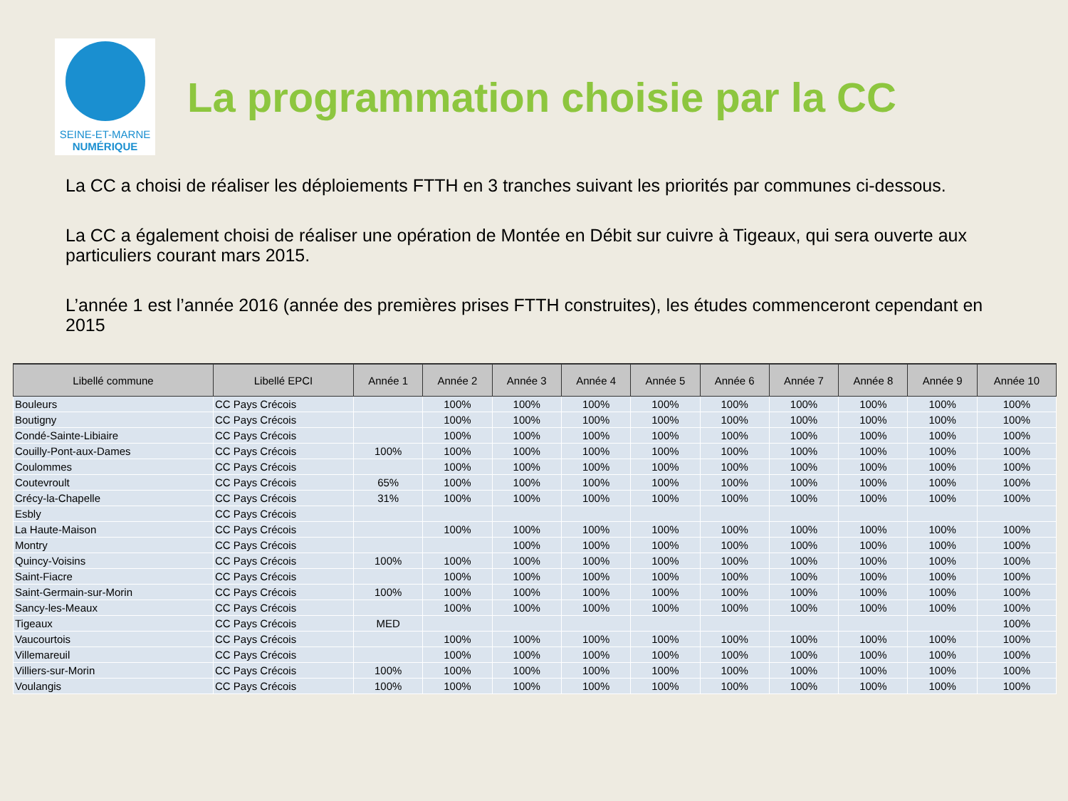SEINE-ET-MARNE
NUMÉRIQUE
La programmation choisie par la CC
La CC a choisi de réaliser les déploiements FTTH en 3 tranches suivant les priorités par communes ci-dessous.
La CC a également choisi de réaliser une opération de Montée en Débit sur cuivre à Tigeaux, qui sera ouverte aux particuliers courant mars 2015.
L’année 1 est l’année 2016 (année des premières prises FTTH construites), les études commenceront cependant en 2015
| Libellé commune | Libellé EPCI | Année 1 | Année 2 | Année 3 | Année 4 | Année 5 | Année 6 | Année 7 | Année 8 | Année 9 | Année 10 |
| --- | --- | --- | --- | --- | --- | --- | --- | --- | --- | --- | --- |
| Bouleurs | CC Pays Crécois | | 100% | 100% | 100% | 100% | 100% | 100% | 100% | 100% | 100% |
| Boutigny | CC Pays Crécois | | 100% | 100% | 100% | 100% | 100% | 100% | 100% | 100% | 100% |
| Condé-Sainte-Libiaire | CC Pays Crécois | | 100% | 100% | 100% | 100% | 100% | 100% | 100% | 100% | 100% |
| Couilly-Pont-aux-Dames | CC Pays Crécois | 100% | 100% | 100% | 100% | 100% | 100% | 100% | 100% | 100% | 100% |
| Coulommes | CC Pays Crécois | | 100% | 100% | 100% | 100% | 100% | 100% | 100% | 100% | 100% |
| Coutevroult | CC Pays Crécois | 65% | 100% | 100% | 100% | 100% | 100% | 100% | 100% | 100% | 100% |
| Crécy-la-Chapelle | CC Pays Crécois | 31% | 100% | 100% | 100% | 100% | 100% | 100% | 100% | 100% | 100% |
| Esbly | CC Pays Crécois | | | | | | | | | | |
| La Haute-Maison | CC Pays Crécois | | 100% | 100% | 100% | 100% | 100% | 100% | 100% | 100% | 100% |
| Montry | CC Pays Crécois | | | 100% | 100% | 100% | 100% | 100% | 100% | 100% | 100% |
| Quincy-Voisins | CC Pays Crécois | 100% | 100% | 100% | 100% | 100% | 100% | 100% | 100% | 100% | 100% |
| Saint-Fiacre | CC Pays Crécois | | 100% | 100% | 100% | 100% | 100% | 100% | 100% | 100% | 100% |
| Saint-Germain-sur-Morin | CC Pays Crécois | 100% | 100% | 100% | 100% | 100% | 100% | 100% | 100% | 100% | 100% |
| Sancy-les-Meaux | CC Pays Crécois | | 100% | 100% | 100% | 100% | 100% | 100% | 100% | 100% | 100% |
| Tigeaux | CC Pays Crécois | MED | | | | | | | | | 100% |
| Vaucourtois | CC Pays Crécois | | 100% | 100% | 100% | 100% | 100% | 100% | 100% | 100% | 100% |
| Villemareuil | CC Pays Crécois | | 100% | 100% | 100% | 100% | 100% | 100% | 100% | 100% | 100% |
| Villiers-sur-Morin | CC Pays Crécois | 100% | 100% | 100% | 100% | 100% | 100% | 100% | 100% | 100% | 100% |
| Voulangis | CC Pays Crécois | 100% | 100% | 100% | 100% | 100% | 100% | 100% | 100% | 100% | 100% |